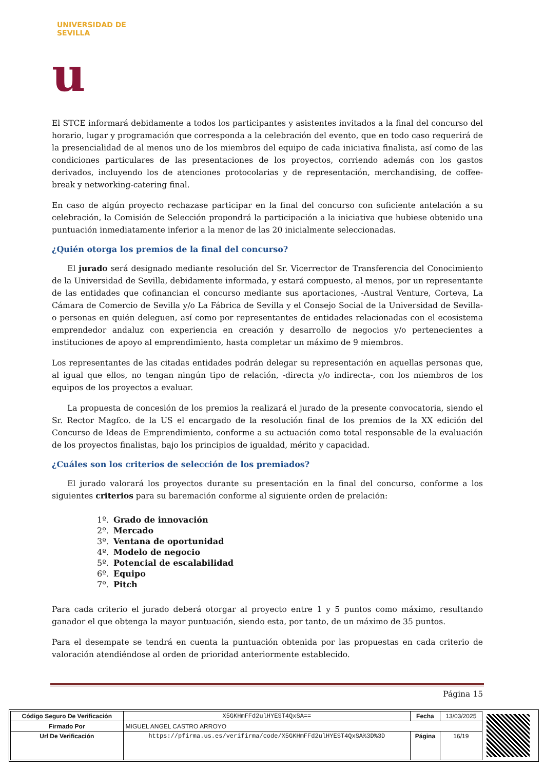UNIVERSIDAD DE SEVILLA
u
El STCE informará debidamente a todos los participantes y asistentes invitados a la final del concurso del horario, lugar y programación que corresponda a la celebración del evento, que en todo caso requerirá de la presencialidad de al menos uno de los miembros del equipo de cada iniciativa finalista, así como de las condiciones particulares de las presentaciones de los proyectos, corriendo además con los gastos derivados, incluyendo los de atenciones protocolarias y de representación, merchandising, de coffee-break y networking-catering final.
En caso de algún proyecto rechazase participar en la final del concurso con suficiente antelación a su celebración, la Comisión de Selección propondrá la participación a la iniciativa que hubiese obtenido una puntuación inmediatamente inferior a la menor de las 20 inicialmente seleccionadas.
¿Quién otorga los premios de la final del concurso?
El jurado será designado mediante resolución del Sr. Vicerrector de Transferencia del Conocimiento de la Universidad de Sevilla, debidamente informada, y estará compuesto, al menos, por un representante de las entidades que cofinancian el concurso mediante sus aportaciones, -Austral Venture, Corteva, La Cámara de Comercio de Sevilla y/o La Fábrica de Sevilla y el Consejo Social de la Universidad de Sevilla- o personas en quién deleguen, así como por representantes de entidades relacionadas con el ecosistema emprendedor andaluz con experiencia en creación y desarrollo de negocios y/o pertenecientes a instituciones de apoyo al emprendimiento, hasta completar un máximo de 9 miembros.
Los representantes de las citadas entidades podrán delegar su representación en aquellas personas que, al igual que ellos, no tengan ningún tipo de relación, -directa y/o indirecta-, con los miembros de los equipos de los proyectos a evaluar.
La propuesta de concesión de los premios la realizará el jurado de la presente convocatoria, siendo el Sr. Rector Magfco. de la US el encargado de la resolución final de los premios de la XX edición del Concurso de Ideas de Emprendimiento, conforme a su actuación como total responsable de la evaluación de los proyectos finalistas, bajo los principios de igualdad, mérito y capacidad.
¿Cuáles son los criterios de selección de los premiados?
El jurado valorará los proyectos durante su presentación en la final del concurso, conforme a los siguientes criterios para su baremación conforme al siguiente orden de prelación:
1º. Grado de innovación
2º. Mercado
3º. Ventana de oportunidad
4º. Modelo de negocio
5º. Potencial de escalabilidad
6º. Equipo
7º. Pitch
Para cada criterio el jurado deberá otorgar al proyecto entre 1 y 5 puntos como máximo, resultando ganador el que obtenga la mayor puntuación, siendo esta, por tanto, de un máximo de 35 puntos.
Para el desempate se tendrá en cuenta la puntuación obtenida por las propuestas en cada criterio de valoración atendiéndose al orden de prioridad anteriormente establecido.
Página 15
| Código Seguro De Verificación | X5GKHmFFd2ulHYEST4QxSA== | Fecha | 13/03/2025 |
| Firmado Por | MIGUEL ANGEL CASTRO ARROYO | | |
| Url De Verificación | https://pfirma.us.es/verifirma/code/X5GKHmFFd2ulHYEST4QxSA%3D%3D | Página | 16/19 |